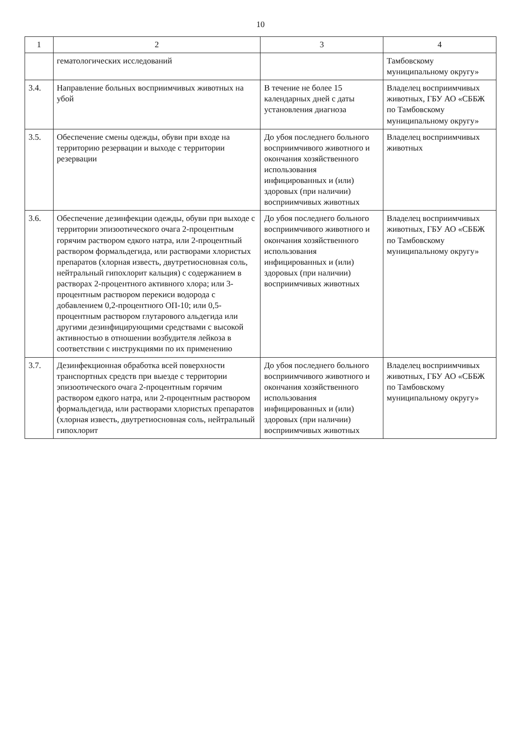10
| 1 | 2 | 3 | 4 |
| --- | --- | --- | --- |
| | гематологических исследований | | Тамбовскому муниципальному округу» |
| 3.4. | Направление больных восприимчивых животных на убой | В течение не более 15 календарных дней с даты установления диагноза | Владелец восприимчивых животных, ГБУ АО «СББЖ по Тамбовскому муниципальному округу» |
| 3.5. | Обеспечение смены одежды, обуви при входе на территорию резервации и выходе с территории резервации | До убоя последнего больного восприимчивого животного и окончания хозяйственного использования инфицированных и (или) здоровых (при наличии) восприимчивых животных | Владелец восприимчивых животных |
| 3.6. | Обеспечение дезинфекции одежды, обуви при выходе с территории эпизоотического очага 2-процентным горячим раствором едкого натра, или 2-процентный раствором формальдегида, или растворами хлористых препаратов (хлорная известь, двутретиосновная соль, нейтральный гипохлорит кальция) с содержанием в растворах 2-процентного активного хлора; или 3-процентным раствором перекиси водорода с добавлением 0,2-процентного ОП-10; или 0,5-процентным раствором глутарового альдегида или другими дезинфицирующими средствами с высокой активностью в отношении возбудителя лейкоза в соответствии с инструкциями по их применению | До убоя последнего больного восприимчивого животного и окончания хозяйственного использования инфицированных и (или) здоровых (при наличии) восприимчивых животных | Владелец восприимчивых животных, ГБУ АО «СББЖ по Тамбовскому муниципальному округу» |
| 3.7. | Дезинфекционная обработка всей поверхности транспортных средств при выезде с территории эпизоотического очага 2-процентным горячим раствором едкого натра, или 2-процентным раствором формальдегида, или растворами хлористых препаратов (хлорная известь, двутретиосновная соль, нейтральный гипохлорит | До убоя последнего больного восприимчивого животного и окончания хозяйственного использования инфицированных и (или) здоровых (при наличии) восприимчивых животных | Владелец восприимчивых животных, ГБУ АО «СББЖ по Тамбовскому муниципальному округу» |